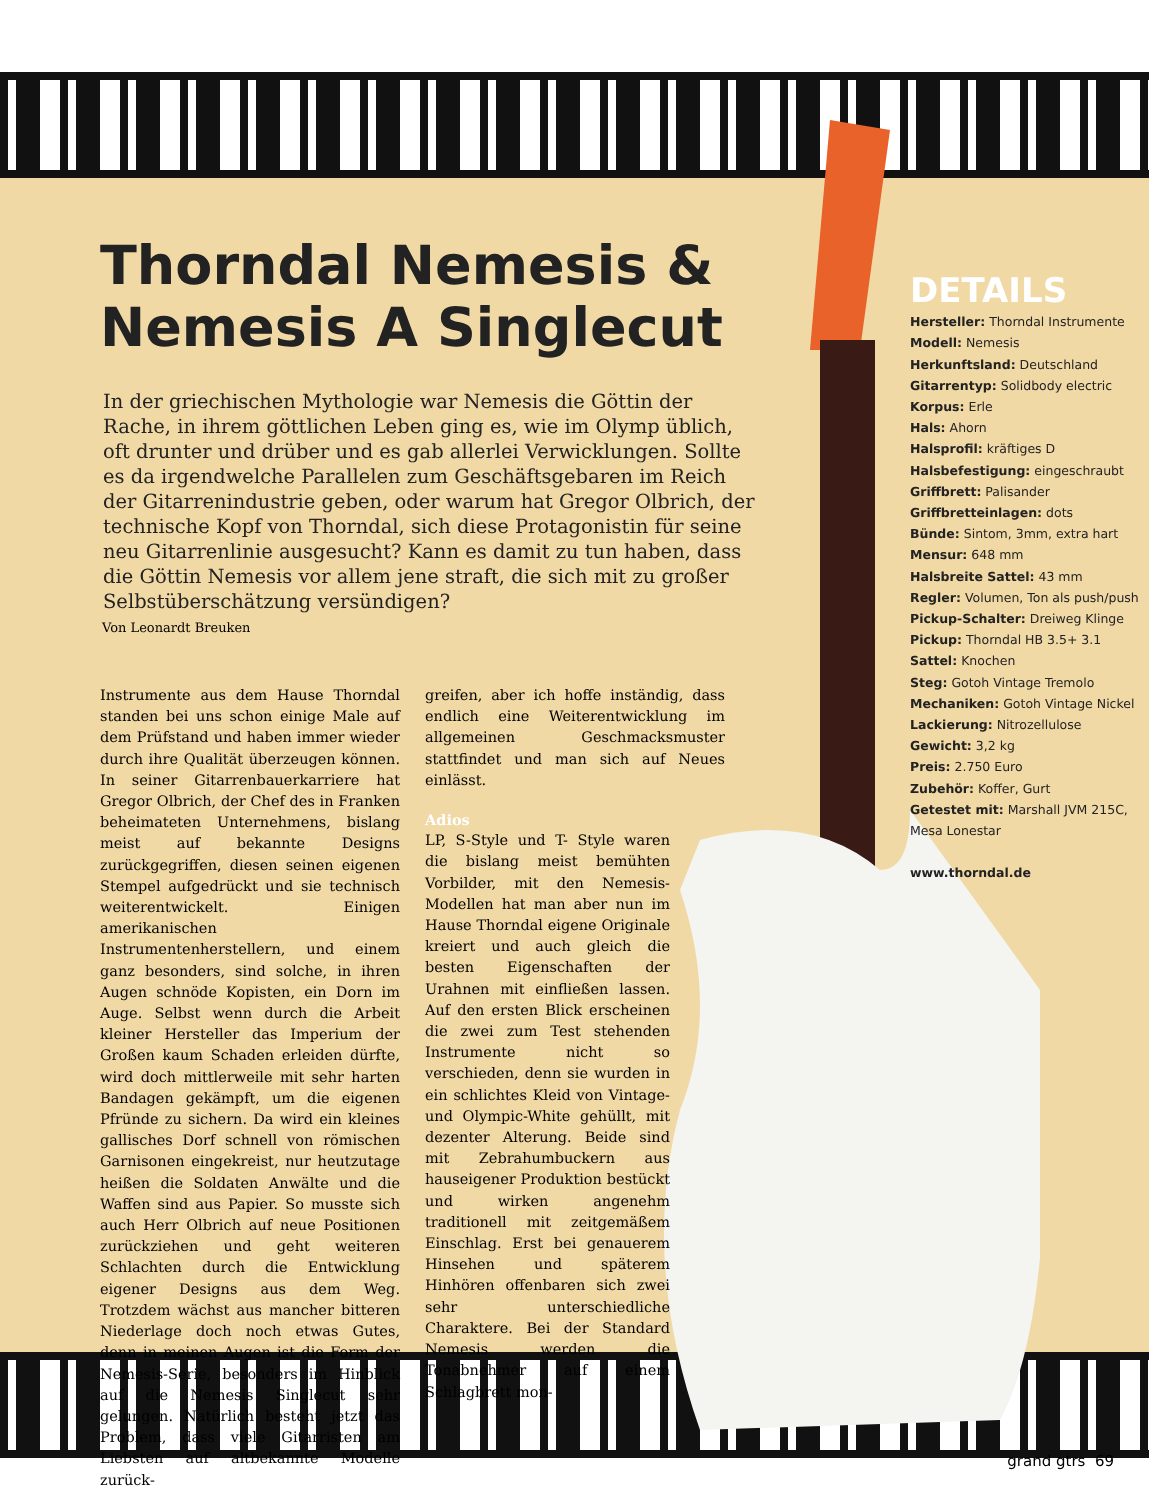Thorndal Nemesis & Nemesis A Singlecut
In der griechischen Mythologie war Nemesis die Göttin der Rache, in ihrem göttlichen Leben ging es, wie im Olymp üblich, oft drunter und drüber und es gab allerlei Verwicklungen. Sollte es da irgendwelche Parallelen zum Geschäftsgebaren im Reich der Gitarrenindustrie geben, oder warum hat Gregor Olbrich, der technische Kopf von Thorndal, sich diese Protagonistin für seine neu Gitarrenlinie ausgesucht? Kann es damit zu tun haben, dass die Göttin Nemesis vor allem jene straft, die sich mit zu großer Selbstüberschätzung versündigen?
Von Leonardt Breuken
Instrumente aus dem Hause Thorndal standen bei uns schon einige Male auf dem Prüfstand und haben immer wieder durch ihre Qualität überzeugen können. In seiner Gitarrenbauerkarriere hat Gregor Olbrich, der Chef des in Franken beheimateten Unternehmens, bislang meist auf bekannte Designs zurückgegriffen, diesen seinen eigenen Stempel aufgedrückt und sie technisch weiterentwickelt. Einigen amerikanischen Instrumentenherstellern, und einem ganz besonders, sind solche, in ihren Augen schnöde Kopisten, ein Dorn im Auge. Selbst wenn durch die Arbeit kleiner Hersteller das Imperium der Großen kaum Schaden erleiden dürfte, wird doch mittlerweile mit sehr harten Bandagen gekämpft, um die eigenen Pfründe zu sichern. Da wird ein kleines gallisches Dorf schnell von römischen Garnisonen eingekreist, nur heutzutage heißen die Soldaten Anwälte und die Waffen sind aus Papier. So musste sich auch Herr Olbrich auf neue Positionen zurückziehen und geht weiteren Schlachten durch die Entwicklung eigener Designs aus dem Weg. Trotzdem wächst aus mancher bitteren Niederlage doch noch etwas Gutes, denn in meinen Augen ist die Form der Nemesis-Serie, besonders im Hinblick auf die Nemesis Singlecut sehr gelungen. Natürlich besteht jetzt das Problem, dass viele Gitarristen am Liebsten auf altbekannte Modelle zurück-
greifen, aber ich hoffe inständig, dass endlich eine Weiterentwicklung im allgemeinen Geschmacksmuster stattfindet und man sich auf Neues einlässt.
Adios
LP, S-Style und T- Style waren die bislang meist bemühten Vorbilder, mit den Nemesis-Modellen hat man aber nun im Hause Thorndal eigene Originale kreiert und auch gleich die besten Eigenschaften der Urahnen mit einfließen lassen. Auf den ersten Blick erscheinen die zwei zum Test stehenden Instrumente nicht so verschieden, denn sie wurden in ein schlichtes Kleid von Vintage- und Olympic-White gehüllt, mit dezenter Alterung. Beide sind mit Zebrahumbuckern aus hauseigener Produktion bestückt und wirken angenehm traditionell mit zeitgemäßem Einschlag. Erst bei genauerem Hinsehen und späterem Hinhören offenbaren sich zwei sehr unterschiedliche Charaktere. Bei der Standard Nemesis werden die Tonabnehmer auf einem Schlagbrett mon-
DETAILS
Hersteller: Thorndal Instrumente
Modell: Nemesis
Herkunftsland: Deutschland
Gitarrentyp: Solidbody electric
Korpus: Erle
Hals: Ahorn
Halsprofil: kräftiges D
Halsbefestigung: eingeschraubt
Griffbrett: Palisander
Griffbretteinlagen: dots
Bünde: Sintom, 3mm, extra hart
Mensur: 648 mm
Halsbreite Sattel: 43 mm
Regler: Volumen, Ton als push/push
Pickup-Schalter: Dreiweg Klinge
Pickup: Thorndal HB 3.5+ 3.1
Sattel: Knochen
Steg: Gotoh Vintage Tremolo
Mechaniken: Gotoh Vintage Nickel
Lackierung: Nitrozellulose
Gewicht: 3,2 kg
Preis: 2.750 Euro
Zubehör: Koffer, Gurt
Getestet mit: Marshall JVM 215C, Mesa Lonestar
www.thorndal.de
grand gtrs 69